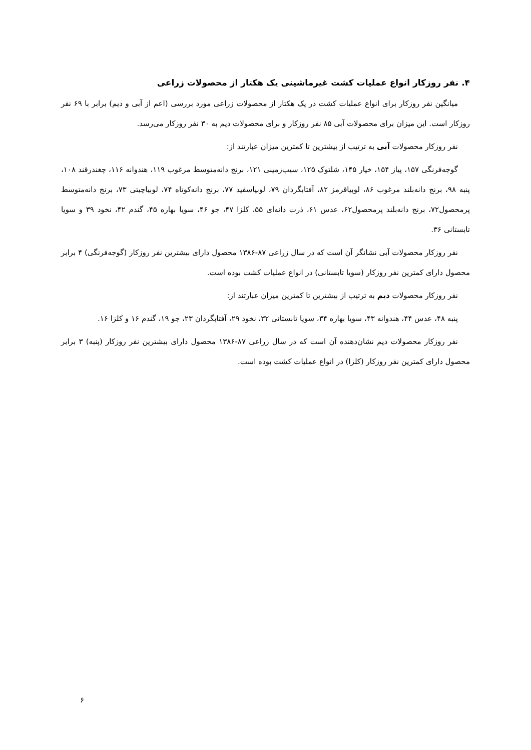۴. نفر روزکار انواع عملیات کشت غیرماشینی یک هکتار از محصولات زراعی
میانگین نفر روزکار برای انواع عملیات کشت در یک هکتار از محصولات زراعی مورد بررسی (اعم از آبی و دیم) برابر با ۶۹ نفر روزکار است. این میزان برای محصولات آبی ۸۵ نفر روزکار و برای محصولات دیم به ۳۰ نفر روزکار می‌رسد.
نفر روزکار محصولات آبی به ترتیب از بیشترین تا کمترین میزان عبارتند از:
گوجه‌فرنگی ۱۵۷، پیاز ۱۵۴، خیار ۱۴۵، شلتوک ۱۲۵، سیب‌زمینی ۱۲۱، برنج دانه‌متوسط مرغوب ۱۱۹، هندوانه ۱۱۶، چغندرقند ۱۰۸، پنبه ۹۸، برنج دانه‌بلند مرغوب ۸۶، لوبیاقرمز ۸۲، آفتابگردان ۷۹، لوبیاسفید ۷۷، برنج دانه‌کوتاه ۷۴، لوبیاچیتی ۷۳، برنج دانه‌متوسط پرمحصول۷۲، برنج دانه‌بلند پرمحصول۶۲، عدس ۶۱، ذرت دانه‌ای ۵۵، کلزا ۴۷، جو ۴۶، سویا بهاره ۴۵، گندم ۴۲، نخود ۳۹ و سویا تابستانی ۳۶.
نفر روزکار محصولات آبی نشانگر آن است که در سال زراعی ۸۷-۱۳۸۶ محصول دارای بیشترین نفر روزکار (گوجه‌فرنگی) ۴ برابر محصول دارای کمترین نفر روزکار (سویا تابستانی) در انواع عملیات کشت بوده است.
نفر روزکار محصولات دیم به ترتیب از بیشترین تا کمترین میزان عبارتند از:
پنبه ۴۸، عدس ۴۴، هندوانه ۴۳، سویا بهاره ۳۴، سویا تابستانی ۳۲، نخود ۲۹، آفتابگردان ۲۳، جو ۱۹، گندم ۱۶ و کلزا ۱۶.
نفر روزکار محصولات دیم نشان‌دهنده آن است که در سال زراعی ۸۷-۱۳۸۶ محصول دارای بیشترین نفر روزکار (پنبه) ۳ برابر محصول دارای کمترین نفر روزکار (کلزا) در انواع عملیات کشت بوده است.
۶